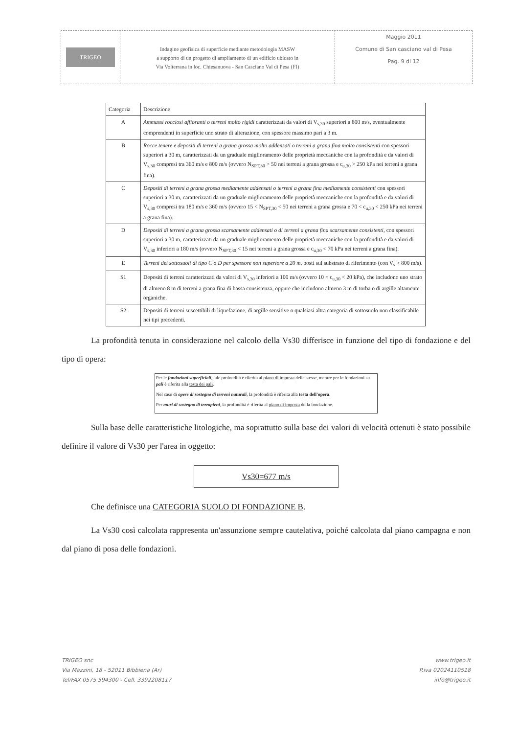TRIGEO
Indagine geofisica di superficie mediante metodologia MASW
a supporto di un progetto di ampliamento di un edificio ubicato in
Via Volterrana in loc. Chiesanuova - San Casciano Val di Pesa (FI)
Maggio 2011
Comune di San casciano val di Pesa
Pag. 9 di 12
| Categoria | Descrizione |
| --- | --- |
| A | Ammassi rocciosi affioranti o terreni molto rigidi caratterizzati da valori di V<sub>s,30</sub> superiori a 800 m/s, eventualmente comprendenti in superficie uno strato di alterazione, con spessore massimo pari a 3 m. |
| B | Rocce tenere e depositi di terreni a grana grossa molto addensati o terreni a grana fina molto consistenti con spessori superiori a 30 m, caratterizzati da un graduale miglioramento delle proprietà meccaniche con la profondità e da valori di V<sub>s,30</sub> compresi tra 360 m/s e 800 m/s (ovvero N<sub>SPT,30</sub> > 50 nei terreni a grana grossa e c<sub>u,30</sub> > 250 kPa nei terreni a grana fina). |
| C | Depositi di terreni a grana grossa mediamente addensati o terreni a grana fina mediamente consistenti con spessori superiori a 30 m, caratterizzati da un graduale miglioramento delle proprietà meccaniche con la profondità e da valori di V<sub>s,30</sub> compresi tra 180 m/s e 360 m/s (ovvero 15 < N<sub>SPT,30</sub> < 50 nei terreni a grana grossa e 70 < c<sub>u,30</sub> < 250 kPa nei terreni a grana fina). |
| D | Depositi di terreni a grana grossa scarsamente addensati o di terreni a grana fina scarsamente consistenti , con spessori superiori a 30 m, caratterizzati da un graduale miglioramento delle proprietà meccaniche con la profondità e da valori di V<sub>s,30</sub> inferiori a 180 m/s (ovvero N<sub>SPT,30</sub> < 15 nei terreni a grana grossa e c<sub>u,30</sub> < 70 kPa nei terreni a grana fina). |
| E | Terreni dei sottosuoli di tipo C o D per spessore non superiore a 20 m , posti sul substrato di riferimento (con V<sub>s</sub> > 800 m/s). |
| S1 | Depositi di terreni caratterizzati da valori di V<sub>s,30</sub> inferiori a 100 m/s (ovvero 10 < c<sub>u,30</sub> < 20 kPa), che includono uno strato di almeno 8 m di terreni a grana fina di bassa consistenza, oppure che includono almeno 3 m di torba o di argille altamente organiche. |
| S2 | Depositi di terreni suscettibili di liquefazione, di argille sensitive o qualsiasi altra categoria di sottosuolo non classificabile nei tipi precedenti. |
La profondità tenuta in considerazione nel calcolo della Vs30 differisce in funzione del tipo di fondazione e del tipo di opera:
Per le fondazioni superficiali, tale profondità è riferita al piano di imposta delle stesse, mentre per le fondazioni su pali è riferita alla testa dei pali.
Nel caso di opere di sostegno di terreni naturali, la profondità è riferita alla testa dell'opera.
Per muri di sostegno di terrapieni, la profondità è riferita al piano di imposta della fondazione.
Sulla base delle caratteristiche litologiche, ma soprattutto sulla base dei valori di velocità ottenuti è stato possibile definire il valore di Vs30 per l'area in oggetto:
Vs30=677 m/s
Che definisce una CATEGORIA SUOLO DI FONDAZIONE B.
La Vs30 così calcolata rappresenta un'assunzione sempre cautelativa, poiché calcolata dal piano campagna e non dal piano di posa delle fondazioni.
TRIGEO snc
Via Mazzini, 18 - 52011 Bibbiena (Ar)
Tel/FAX 0575 594300 - Cell. 3392208117
www.trigeo.it
P.iva 02024110518
info@trigeo.it